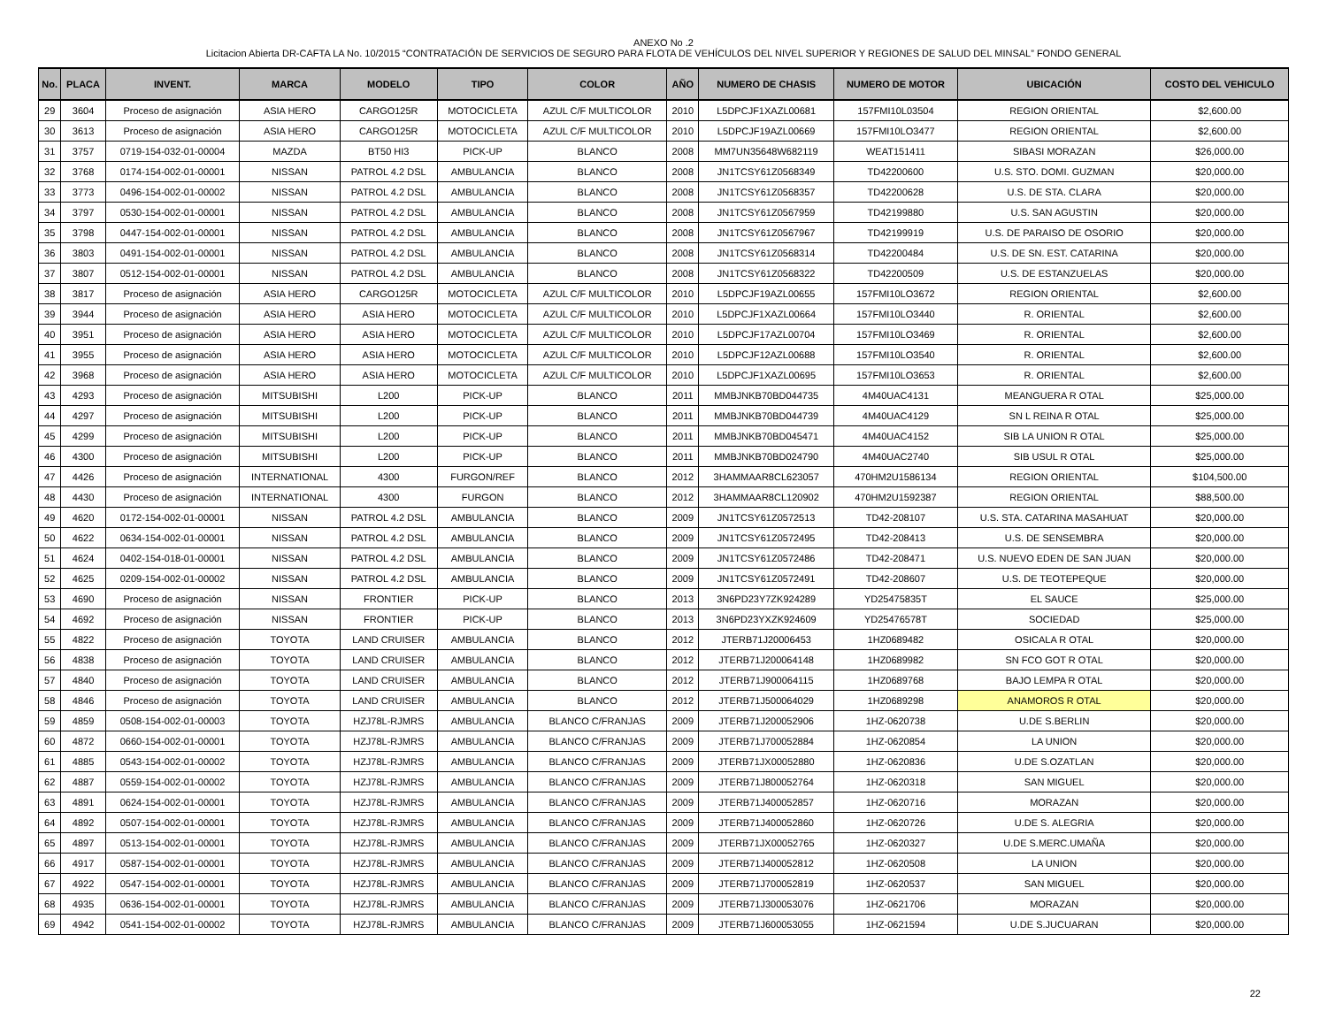ANEXO No .2
Licitacion Abierta DR-CAFTA LA No. 10/2015 “CONTRATACIÓN DE SERVICIOS DE SEGURO PARA FLOTA DE VEHÍCULOS DEL NIVEL SUPERIOR Y REGIONES DE SALUD DEL MINSAL” FONDO GENERAL
| No. | PLACA | INVENT. | MARCA | MODELO | TIPO | COLOR | AÑO | NUMERO DE CHASIS | NUMERO DE MOTOR | UBICACIÓN | COSTO DEL VEHICULO |
| --- | --- | --- | --- | --- | --- | --- | --- | --- | --- | --- | --- |
| 29 | 3604 | Proceso de asignación | ASIA HERO | CARGO125R | MOTOCICLETA | AZUL C/F MULTICOLOR | 2010 | L5DPCJF1XAZL00681 | 157FMI10L03504 | REGION ORIENTAL | $2,600.00 |
| 30 | 3613 | Proceso de asignación | ASIA HERO | CARGO125R | MOTOCICLETA | AZUL C/F MULTICOLOR | 2010 | L5DPCJF19AZL00669 | 157FMI10LO3477 | REGION ORIENTAL | $2,600.00 |
| 31 | 3757 | 0719-154-032-01-00004 | MAZDA | BT50 HI3 | PICK-UP | BLANCO | 2008 | MM7UN35648W682119 | WEAT151411 | SIBASI MORAZAN | $26,000.00 |
| 32 | 3768 | 0174-154-002-01-00001 | NISSAN | PATROL 4.2 DSL | AMBULANCIA | BLANCO | 2008 | JN1TCSY61Z0568349 | TD42200600 | U.S. STO. DOMI. GUZMAN | $20,000.00 |
| 33 | 3773 | 0496-154-002-01-00002 | NISSAN | PATROL 4.2 DSL | AMBULANCIA | BLANCO | 2008 | JN1TCSY61Z0568357 | TD42200628 | U.S. DE STA. CLARA | $20,000.00 |
| 34 | 3797 | 0530-154-002-01-00001 | NISSAN | PATROL 4.2 DSL | AMBULANCIA | BLANCO | 2008 | JN1TCSY61Z0567959 | TD42199880 | U.S. SAN AGUSTIN | $20,000.00 |
| 35 | 3798 | 0447-154-002-01-00001 | NISSAN | PATROL 4.2 DSL | AMBULANCIA | BLANCO | 2008 | JN1TCSY61Z0567967 | TD42199919 | U.S. DE PARAISO DE OSORIO | $20,000.00 |
| 36 | 3803 | 0491-154-002-01-00001 | NISSAN | PATROL 4.2 DSL | AMBULANCIA | BLANCO | 2008 | JN1TCSY61Z0568314 | TD42200484 | U.S. DE SN. EST. CATARINA | $20,000.00 |
| 37 | 3807 | 0512-154-002-01-00001 | NISSAN | PATROL 4.2 DSL | AMBULANCIA | BLANCO | 2008 | JN1TCSY61Z0568322 | TD42200509 | U.S. DE ESTANZUELAS | $20,000.00 |
| 38 | 3817 | Proceso de asignación | ASIA HERO | CARGO125R | MOTOCICLETA | AZUL C/F MULTICOLOR | 2010 | L5DPCJF19AZL00655 | 157FMI10LO3672 | REGION ORIENTAL | $2,600.00 |
| 39 | 3944 | Proceso de asignación | ASIA HERO | ASIA HERO | MOTOCICLETA | AZUL C/F MULTICOLOR | 2010 | L5DPCJF1XAZL00664 | 157FMI10LO3440 | R. ORIENTAL | $2,600.00 |
| 40 | 3951 | Proceso de asignación | ASIA HERO | ASIA HERO | MOTOCICLETA | AZUL C/F MULTICOLOR | 2010 | L5DPCJF17AZL00704 | 157FMI10LO3469 | R. ORIENTAL | $2,600.00 |
| 41 | 3955 | Proceso de asignación | ASIA HERO | ASIA HERO | MOTOCICLETA | AZUL C/F MULTICOLOR | 2010 | L5DPCJF12AZL00688 | 157FMI10LO3540 | R. ORIENTAL | $2,600.00 |
| 42 | 3968 | Proceso de asignación | ASIA HERO | ASIA HERO | MOTOCICLETA | AZUL C/F MULTICOLOR | 2010 | L5DPCJF1XAZL00695 | 157FMI10LO3653 | R. ORIENTAL | $2,600.00 |
| 43 | 4293 | Proceso de asignación | MITSUBISHI | L200 | PICK-UP | BLANCO | 2011 | MMBJNKB70BD044735 | 4M40UAC4131 | MEANGUERA R OTAL | $25,000.00 |
| 44 | 4297 | Proceso de asignación | MITSUBISHI | L200 | PICK-UP | BLANCO | 2011 | MMBJNKB70BD044739 | 4M40UAC4129 | SN L REINA R OTAL | $25,000.00 |
| 45 | 4299 | Proceso de asignación | MITSUBISHI | L200 | PICK-UP | BLANCO | 2011 | MMBJNKB70BD045471 | 4M40UAC4152 | SIB LA UNION R OTAL | $25,000.00 |
| 46 | 4300 | Proceso de asignación | MITSUBISHI | L200 | PICK-UP | BLANCO | 2011 | MMBJNKB70BD024790 | 4M40UAC2740 | SIB USUL R OTAL | $25,000.00 |
| 47 | 4426 | Proceso de asignación | INTERNATIONAL | 4300 | FURGON/REF | BLANCO | 2012 | 3HAMMAAR8CL623057 | 470HM2U1586134 | REGION ORIENTAL | $104,500.00 |
| 48 | 4430 | Proceso de asignación | INTERNATIONAL | 4300 | FURGON | BLANCO | 2012 | 3HAMMAAR8CL120902 | 470HM2U1592387 | REGION ORIENTAL | $88,500.00 |
| 49 | 4620 | 0172-154-002-01-00001 | NISSAN | PATROL 4.2 DSL | AMBULANCIA | BLANCO | 2009 | JN1TCSY61Z0572513 | TD42-208107 | U.S. STA. CATARINA MASAHUAT | $20,000.00 |
| 50 | 4622 | 0634-154-002-01-00001 | NISSAN | PATROL 4.2 DSL | AMBULANCIA | BLANCO | 2009 | JN1TCSY61Z0572495 | TD42-208413 | U.S. DE SENSEMBRA | $20,000.00 |
| 51 | 4624 | 0402-154-018-01-00001 | NISSAN | PATROL 4.2 DSL | AMBULANCIA | BLANCO | 2009 | JN1TCSY61Z0572486 | TD42-208471 | U.S. NUEVO EDEN DE SAN JUAN | $20,000.00 |
| 52 | 4625 | 0209-154-002-01-00002 | NISSAN | PATROL 4.2 DSL | AMBULANCIA | BLANCO | 2009 | JN1TCSY61Z0572491 | TD42-208607 | U.S. DE TEOTEPEQUE | $20,000.00 |
| 53 | 4690 | Proceso de asignación | NISSAN | FRONTIER | PICK-UP | BLANCO | 2013 | 3N6PD23Y7ZK924289 | YD25475835T | EL SAUCE | $25,000.00 |
| 54 | 4692 | Proceso de asignación | NISSAN | FRONTIER | PICK-UP | BLANCO | 2013 | 3N6PD23YXZK924609 | YD25476578T | SOCIEDAD | $25,000.00 |
| 55 | 4822 | Proceso de asignación | TOYOTA | LAND CRUISER | AMBULANCIA | BLANCO | 2012 | JTERB71J20006453 | 1HZ0689482 | OSICALA R OTAL | $20,000.00 |
| 56 | 4838 | Proceso de asignación | TOYOTA | LAND CRUISER | AMBULANCIA | BLANCO | 2012 | JTERB71J200064148 | 1HZ0689982 | SN FCO GOT R OTAL | $20,000.00 |
| 57 | 4840 | Proceso de asignación | TOYOTA | LAND CRUISER | AMBULANCIA | BLANCO | 2012 | JTERB71J900064115 | 1HZ0689768 | BAJO LEMPA R OTAL | $20,000.00 |
| 58 | 4846 | Proceso de asignación | TOYOTA | LAND CRUISER | AMBULANCIA | BLANCO | 2012 | JTERB71J500064029 | 1HZ0689298 | ANAMOROS R OTAL | $20,000.00 |
| 59 | 4859 | 0508-154-002-01-00003 | TOYOTA | HZJ78L-RJMRS | AMBULANCIA | BLANCO C/FRANJAS | 2009 | JTERB71J200052906 | 1HZ-0620738 | U.DE S.BERLIN | $20,000.00 |
| 60 | 4872 | 0660-154-002-01-00001 | TOYOTA | HZJ78L-RJMRS | AMBULANCIA | BLANCO C/FRANJAS | 2009 | JTERB71J700052884 | 1HZ-0620854 | LA UNION | $20,000.00 |
| 61 | 4885 | 0543-154-002-01-00002 | TOYOTA | HZJ78L-RJMRS | AMBULANCIA | BLANCO C/FRANJAS | 2009 | JTERB71JX00052880 | 1HZ-0620836 | U.DE S.OZATLAN | $20,000.00 |
| 62 | 4887 | 0559-154-002-01-00002 | TOYOTA | HZJ78L-RJMRS | AMBULANCIA | BLANCO C/FRANJAS | 2009 | JTERB71J800052764 | 1HZ-0620318 | SAN MIGUEL | $20,000.00 |
| 63 | 4891 | 0624-154-002-01-00001 | TOYOTA | HZJ78L-RJMRS | AMBULANCIA | BLANCO C/FRANJAS | 2009 | JTERB71J400052857 | 1HZ-0620716 | MORAZAN | $20,000.00 |
| 64 | 4892 | 0507-154-002-01-00001 | TOYOTA | HZJ78L-RJMRS | AMBULANCIA | BLANCO C/FRANJAS | 2009 | JTERB71J400052860 | 1HZ-0620726 | U.DE S. ALEGRIA | $20,000.00 |
| 65 | 4897 | 0513-154-002-01-00001 | TOYOTA | HZJ78L-RJMRS | AMBULANCIA | BLANCO C/FRANJAS | 2009 | JTERB71JX00052765 | 1HZ-0620327 | U.DE S.MERC.UMAÑA | $20,000.00 |
| 66 | 4917 | 0587-154-002-01-00001 | TOYOTA | HZJ78L-RJMRS | AMBULANCIA | BLANCO C/FRANJAS | 2009 | JTERB71J400052812 | 1HZ-0620508 | LA UNION | $20,000.00 |
| 67 | 4922 | 0547-154-002-01-00001 | TOYOTA | HZJ78L-RJMRS | AMBULANCIA | BLANCO C/FRANJAS | 2009 | JTERB71J700052819 | 1HZ-0620537 | SAN MIGUEL | $20,000.00 |
| 68 | 4935 | 0636-154-002-01-00001 | TOYOTA | HZJ78L-RJMRS | AMBULANCIA | BLANCO C/FRANJAS | 2009 | JTERB71J300053076 | 1HZ-0621706 | MORAZAN | $20,000.00 |
| 69 | 4942 | 0541-154-002-01-00002 | TOYOTA | HZJ78L-RJMRS | AMBULANCIA | BLANCO C/FRANJAS | 2009 | JTERB71J600053055 | 1HZ-0621594 | U.DE S.JUCUARAN | $20,000.00 |
22